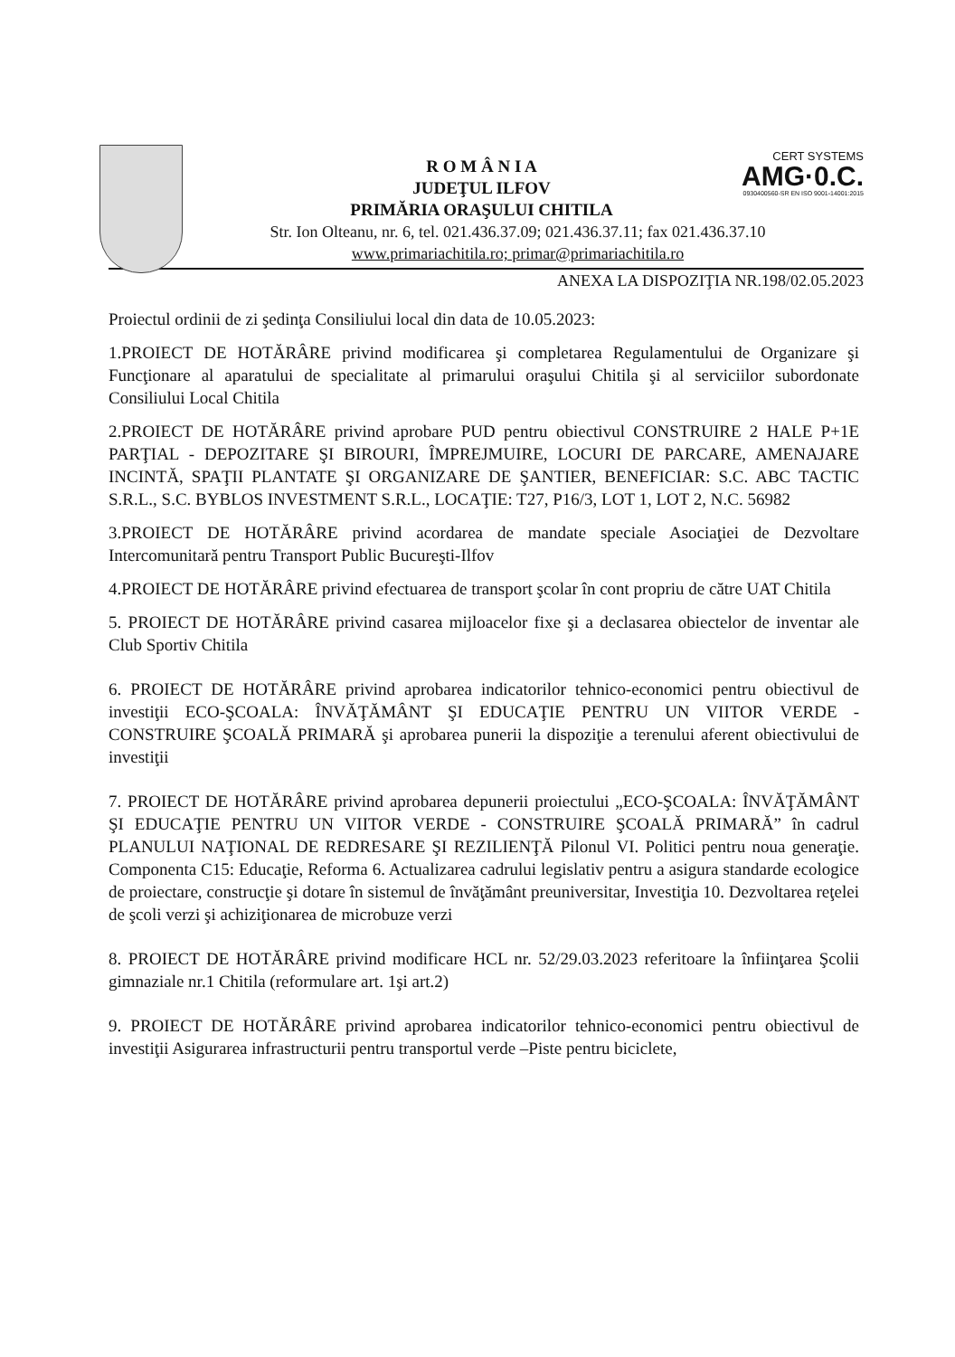CERT SYSTEMS
AMG·0.C.
0930400560-SR EN ISO 9001-14001:2015
R O M Â N I A
JUDEŢUL ILFOV
PRIMĂRIA ORAŞULUI CHITILA
Str. Ion Olteanu, nr. 6, tel. 021.436.37.09; 021.436.37.11; fax 021.436.37.10
www.primariachitila.ro; primar@primariachitila.ro
ANEXA LA DISPOZIŢIA NR.198/02.05.2023
Proiectul ordinii de zi şedinţa Consiliului local din data de 10.05.2023:
1.PROIECT DE HOTĂRÂRE privind modificarea şi completarea Regulamentului de Organizare şi Funcţionare al aparatului de specialitate al primarului oraşului Chitila şi al serviciilor subordonate Consiliului Local Chitila
2.PROIECT DE HOTĂRÂRE privind aprobare PUD pentru obiectivul CONSTRUIRE 2 HALE P+1E PARŢIAL - DEPOZITARE ŞI BIROURI, ÎMPREJMUIRE, LOCURI DE PARCARE, AMENAJARE INCINTĂ, SPAŢII PLANTATE ŞI ORGANIZARE DE ŞANTIER, BENEFICIAR: S.C. ABC TACTIC S.R.L., S.C. BYBLOS INVESTMENT S.R.L., LOCAŢIE: T27, P16/3, LOT 1, LOT 2, N.C. 56982
3.PROIECT DE HOTĂRÂRE privind acordarea de mandate speciale Asociaţiei de Dezvoltare Intercomunitară pentru Transport Public Bucureşti-Ilfov
4.PROIECT DE HOTĂRÂRE privind efectuarea de transport şcolar în cont propriu de către UAT Chitila
5. PROIECT DE HOTĂRÂRE privind casarea mijloacelor fixe şi a declasarea obiectelor de inventar ale Club Sportiv Chitila
6. PROIECT DE HOTĂRÂRE privind aprobarea indicatorilor tehnico-economici pentru obiectivul de investiţii ECO-ŞCOALA: ÎNVĂŢĂMÂNT ŞI EDUCAŢIE PENTRU UN VIITOR VERDE - CONSTRUIRE ŞCOALĂ PRIMARĂ şi aprobarea punerii la dispoziţie a terenului aferent obiectivului de investiţii
7. PROIECT DE HOTĂRÂRE privind aprobarea depunerii proiectului „ECO-ŞCOALA: ÎNVĂŢĂMÂNT ŞI EDUCAŢIE PENTRU UN VIITOR VERDE - CONSTRUIRE ŞCOALĂ PRIMARĂ” în cadrul PLANULUI NAŢIONAL DE REDRESARE ŞI REZILIENŢĂ Pilonul VI. Politici pentru noua generaţie. Componenta C15: Educaţie, Reforma 6. Actualizarea cadrului legislativ pentru a asigura standarde ecologice de proiectare, construcţie şi dotare în sistemul de învăţământ preuniversitar, Investiţia 10. Dezvoltarea reţelei de şcoli verzi şi achiziţionarea de microbuze verzi
8. PROIECT DE HOTĂRÂRE privind modificare HCL nr. 52/29.03.2023 referitoare la înfiinţarea Şcolii gimnaziale nr.1 Chitila (reformulare art. 1şi art.2)
9. PROIECT DE HOTĂRÂRE privind aprobarea indicatorilor tehnico-economici pentru obiectivul de investiţii Asigurarea infrastructurii pentru transportul verde –Piste pentru biciclete,